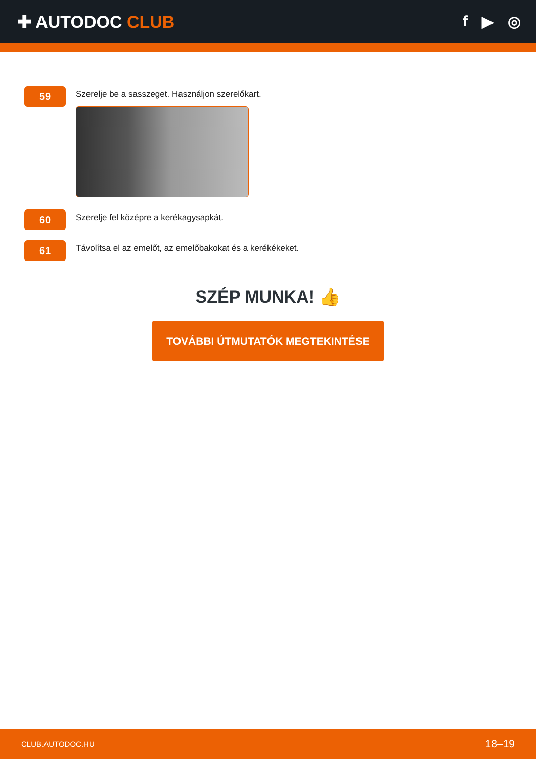✚ AUTODOC CLUB f ▶ ◎
59
Szerelje be a sasszeget. Használjon szerelőkart.
60
Szerelje fel középre a kerékagysapkát.
61
Távolítsa el az emelőt, az emelőbakokat és a kerékékeket.
SZÉP MUNKA! 👍
TOVÁBBI ÚTMUTATÓK MEGTEKINTÉSE
CLUB.AUTODOC.HU 18–19